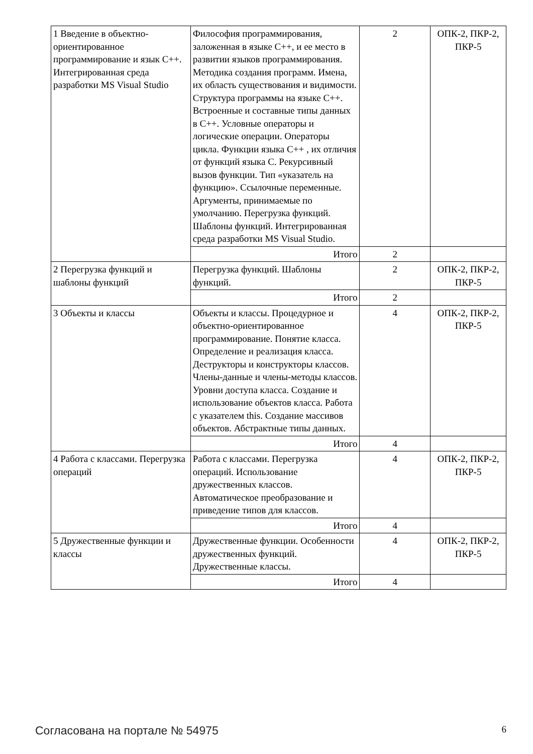| 1 Введение в объектно-ориентированное программирование и язык C++. Интегрированная среда разработки MS Visual Studio | Философия программирования, заложенная в языке С++, и ее место в развитии языков программирования. Методика создания программ. Имена, их область существования и видимости. Структура программы на языке С++. Встроенные и составные типы данных в С++. Условные операторы и логические операции. Операторы цикла. Функции языка С++ , их отличия от функций языка С. Рекурсивный вызов функции. Тип «указатель на функцию». Ссылочные переменные. Аргументы, принимаемые по умолчанию. Перегрузка функций. Шаблоны функций. Интегрированная среда разработки MS Visual Studio. | 2 | ОПК-2, ПКР-2, ПКР-5 |
| | Итого | 2 | |
| 2 Перегрузка функций и шаблоны функций | Перегрузка функций. Шаблоны функций. | 2 | ОПК-2, ПКР-2, ПКР-5 |
| | Итого | 2 | |
| 3 Объекты и классы | Объекты и классы. Процедурное и объектно-ориентированное программирование. Понятие класса. Определение и реализация класса. Деструкторы и конструкторы классов. Члены-данные и члены-методы классов. Уровни доступа класса. Создание и использование объектов класса. Работа с указателем this. Создание массивов объектов. Абстрактные типы данных. | 4 | ОПК-2, ПКР-2, ПКР-5 |
| | Итого | 4 | |
| 4 Работа с классами. Перегрузка операций | Работа с классами. Перегрузка операций. Использование дружественных классов. Автоматическое преобразование и приведение типов для классов. | 4 | ОПК-2, ПКР-2, ПКР-5 |
| | Итого | 4 | |
| 5 Дружественные функции и классы | Дружественные функции. Особенности дружественных функций. Дружественные классы. | 4 | ОПК-2, ПКР-2, ПКР-5 |
| | Итого | 4 | |
Согласована на портале № 54975 6